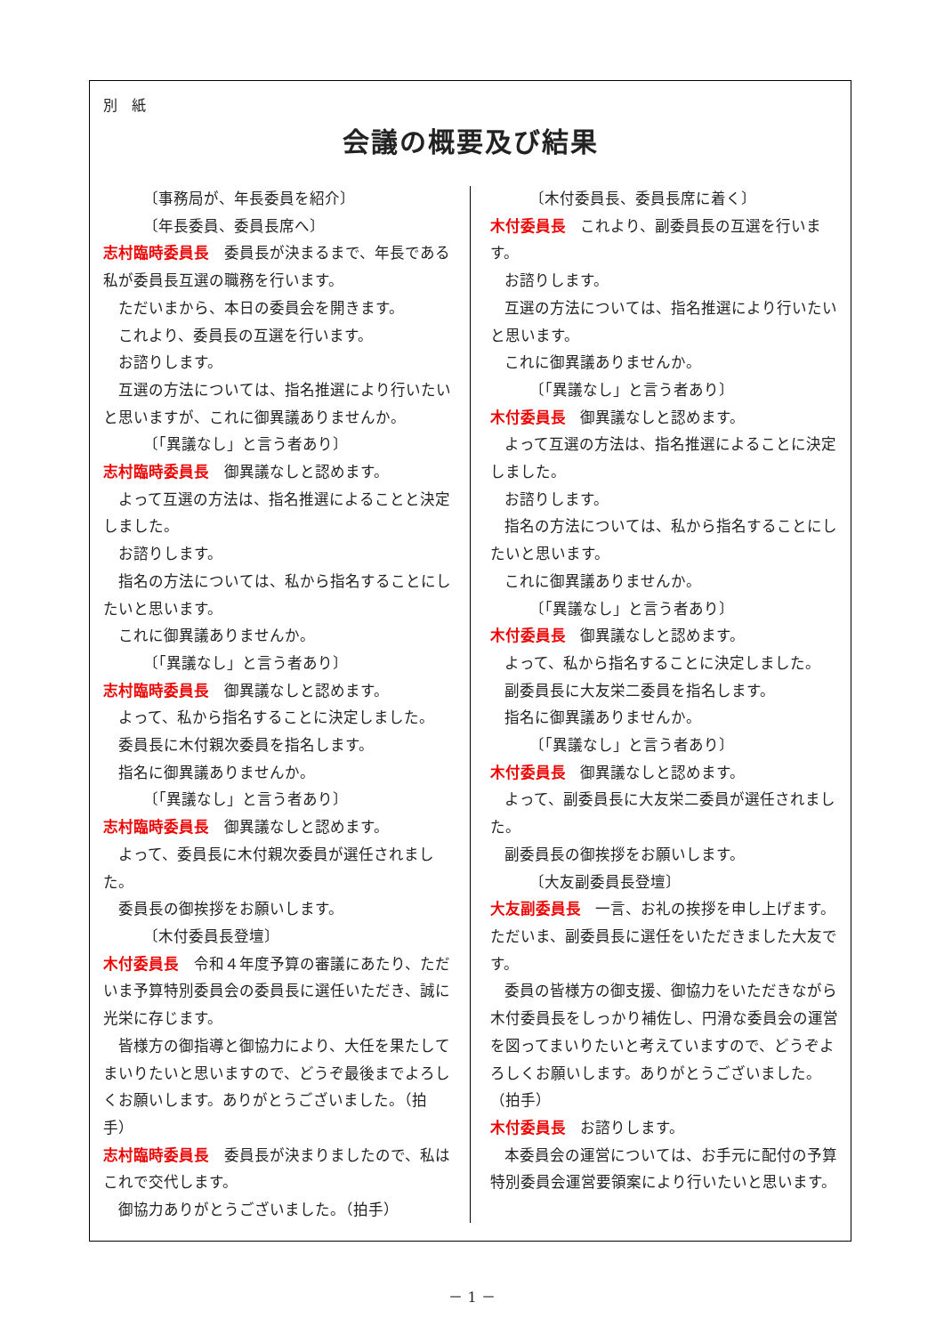別　紙
会議の概要及び結果
〔事務局が、年長委員を紹介〕
〔年長委員、委員長席へ〕
志村臨時委員長 委員長が決まるまで、年長である私が委員長互選の職務を行います。
ただいまから、本日の委員会を開きます。
これより、委員長の互選を行います。
お諮りします。
互選の方法については、指名推選により行いたいと思いますが、これに御異議ありませんか。
〔「異議なし」と言う者あり〕
志村臨時委員長 御異議なしと認めます。
よって互選の方法は、指名推選によることと決定しました。
お諮りします。
指名の方法については、私から指名することにしたいと思います。
これに御異議ありませんか。
〔「異議なし」と言う者あり〕
志村臨時委員長 御異議なしと認めます。
よって、私から指名することに決定しました。
委員長に木付親次委員を指名します。
指名に御異議ありませんか。
〔「異議なし」と言う者あり〕
志村臨時委員長 御異議なしと認めます。
よって、委員長に木付親次委員が選任されました。
委員長の御挨拶をお願いします。
〔木付委員長登壇〕
木付委員長 令和４年度予算の審議にあたり、ただいま予算特別委員会の委員長に選任いただき、誠に光栄に存じます。
皆様方の御指導と御協力により、大任を果たしてまいりたいと思いますので、どうぞ最後までよろしくお願いします。ありがとうございました。（拍手）
志村臨時委員長 委員長が決まりましたので、私はこれで交代します。
御協力ありがとうございました。（拍手）
〔木付委員長、委員長席に着く〕
木付委員長 これより、副委員長の互選を行います。
お諮りします。
互選の方法については、指名推選により行いたいと思います。
これに御異議ありませんか。
〔「異議なし」と言う者あり〕
木付委員長 御異議なしと認めます。
よって互選の方法は、指名推選によることに決定しました。
お諮りします。
指名の方法については、私から指名することにしたいと思います。
これに御異議ありませんか。
〔「異議なし」と言う者あり〕
木付委員長 御異議なしと認めます。
よって、私から指名することに決定しました。
副委員長に大友栄二委員を指名します。
指名に御異議ありませんか。
〔「異議なし」と言う者あり〕
木付委員長 御異議なしと認めます。
よって、副委員長に大友栄二委員が選任されました。
副委員長の御挨拶をお願いします。
〔大友副委員長登壇〕
大友副委員長 一言、お礼の挨拶を申し上げます。ただいま、副委員長に選任をいただきました大友です。
委員の皆様方の御支援、御協力をいただきながら木付委員長をしっかり補佐し、円滑な委員会の運営を図ってまいりたいと考えていますので、どうぞよろしくお願いします。ありがとうございました。（拍手）
木付委員長 お諮りします。
本委員会の運営については、お手元に配付の予算特別委員会運営要領案により行いたいと思います。
－ 1 －